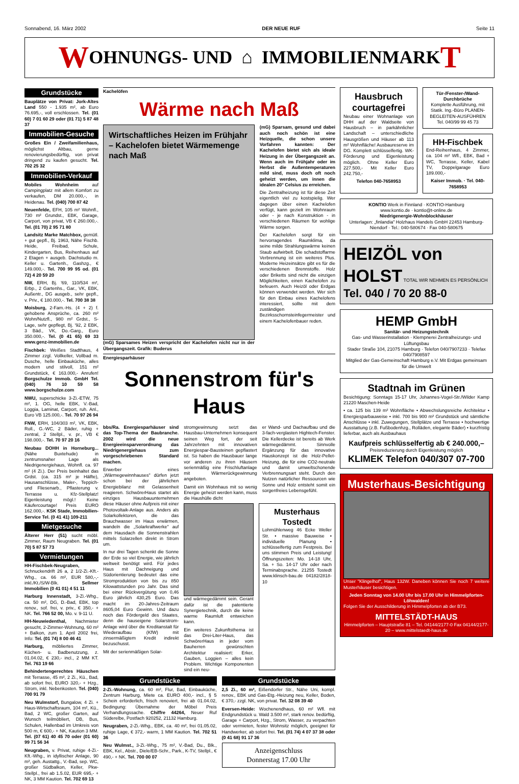Sonnabend, 16. März 2002 DER NEUE RUF Seite 11
W OHNUNGS- UND ⌂ IMMOBILIENMARK T
Grundstücke
Bauplätze von Privat: Jork-Altes Land 550 - 1.935 m², ab Euro 76.695,-, voll erschlossen. Tel. (01 60) 7 01 60 29 oder (01 71) 5 87 48 37
Immobilien-Gesuche
Großes Ein / Zweifamilienhaus, möglichst Altbau, gerne renovierungsbedürftig, von privat dringend zu kaufen gesucht. Tel. 702 25 32
Immobilien-Verkauf
Mobiles Wohnheim auf Campingplatz mit allem Komfort zu verkaufen, DM 20.000,-, in Heidenau. Tel. (040) 700 87 42
Neuenfelde, EFH, 105 m² Wohnfl., 730 m² Grundst., EBK, Garage, Carport, von privat, VB € 260.000,-. Tel. (01 70) 2 95 71 80
Landsitz Marke Matchbox, gemütl. + gut gepfl., Bj. 1963, Nähe Fischb. Heide, Freibad, Schule, Kindergarten, Bus, Reihenhaus auf 2 Etagen + ausgeb. Dachstudio m. Keller u. Gartenh., Gashzg., € 149.000,-. Tel. 700 99 95 od. (01 72) 4 20 59 20
NW, ERH, Bj. '69, 110/534 m², Erbp., 2 Gartenhs., Gar., VK, EBK, Außentr., DG ausgeb., sehr gepfl., v. Priv., € 180.000,-. Tel. 700 38 38
Moisburg, 2-Fam.-Hs. (4 + 2) f. gehobene Ansprüche, ca. 260 m² Wohn/Nutzfl., 980 m² Grdst., S-Lage, sehr gepflegt, Bj. '92, 2 EBK, 3 Bäd., VK, Do.-Garg., Euro 350.000,-. Tel. (0 41 65) 69 33 www.genz-immobilien.de
Fischbek: Weißes Stadthaus, 4 Zimmer zzgl. Vollkeller, Vollbad m. Dusche, helle Einbauküche, alles modern und stilvoll, 151 m² Grundstück, € 163.000,- Anrufen! Borgschulze Immob. GmbH Tel. (040) 76 10 59 58 www.borgschulze.com
NWU, superschicke 3-Zi.-ETW, 75 m², 1. OG, helle EBK, V.-Bad, Loggia, Laminat, Carport, ruh. Anl., Euro VB 125.000,-. Tel. 70 97 26 94
FNW, ERH, 104/303 m², VK, EBK, Roll., G.-WC, 2 Bäder, ruhig + zentral, 2 Stellpl., v. pr., VB € 198.000,-. Tel. 70 97 20 16
Neubau DOHH in Horneburg... (Nähe Buxtehude) in zentrumsnaher Lage als Niedrigenergiehaus, Wohnfl. ca. 97 m² (4 Zi.). Der Preis beinhaltet das Grdst. (ca. 315 m² je Hälfte), Hausanschlüsse, Maler-, Teppich- und Fliesenarb., Pflasterung v. Terrasse u. Kfz-Stellplatz! Eigenleistung mögl.! Keine Käufercourtage! Preis EURO 162.000,-. KSK Stade, Immobilien-Service Tel. (0 41 41) 109-211
Mietgesuche
Älterer Herr (51) sucht möbl. Zimmer, Raum Neugraben. Tel. (01 70) 5 87 57 73
Vermietungen
HH-Fischbek-Neugraben, Schnuckendrift 26 a, 2 1/2-Zi.-Kft.-Whg., ca. 66 m², EUR 580,-,- inkl./Kt./S/W-Blk. Sellmer Immobilien (0 41 01) 4 51 11
Harburg Innenstadt, 3-Zi.-Whg., ca. 50 m², DG, D.-Bad, EBK, top renov., sof. frei, v. priv., € 350,- + NK. Tel. 766 52 00, Mo. v. 9-11 U.
HH-Neuwiedenthal, Nachmieter gesucht, 2-Zimmer-Wohnung, 60 m² + Balkon, zum 1. April 2002 frei, Info: Tel. (01 74) 8 00 46 41
Harburg, möbliertes Zimmer, Küchen- u. Badbenutzung, z. 01.04.02, € 230,- incl., 2 MM KT. Tel. 763 19 66
Behindertengerechtes Häuschen mit Terrasse, 45 m², 2 Zi., Kü., Bad, ab sofort frei, EURO 320,- + Hzg., Strom, inkl. Nebenkosten. Tel. (040) 700 91 79
Neu Wulmstorf, Bungalow, 4 Zi. + Haus-Wirtschaftsraum, 104 m², Kü., Bad, 2 WC, großer Garten, auf Wunsch teilmöbliert, DB, Bus, Schulen, Hallenbad im Umkreis von 500 m, € 600,- + NK, Kaution 3 MM. Tel. (07 61) 40 45 70 oder (01 60) 99 71 56 34
Neugraben, v. Privat, ruhige 4-Zi.-Kft.-Whg., in idyllischer Anlage, 90 m², geh. Austattg., V.-Bad, sep. WC, großer Südbalkon, Keller, Pkw-Stellpl., frei ab 1.5.02, EUR 695,- + NK, 3 MM Kaution. Tel. 702 69 13
Kachelöfen
Wärme nach Maß
Wirtschaftliches Heizen im Frühjahr – Kachelofen bietet Wärmemenge nach Maß
(mG) Sparsames Heizen verspricht der Kachelofen nicht nur in der Übergangszeit. Grafik: Buderus
(mG) Sparsam, gesund und dabei auch noch schön ist eine Heizquelle, die schon unsere Vorfahren kannten: Der Kachelofen bietet sich als ideale Heizung in der Übergangszeit an. Wenn auch im Frühjahr oder im Herbst die Außentemperaturen mild sind, muss doch oft noch geheizt werden, um innen die idealen 20° Celsius zu erreichen.
Die Zentralheizung ist für diese Zeit eigentlich viel zu kostspielig. Wer dagegen über einen Kachelofen verfügt, kann gezielt im Wohnraum oder - je nach Konstruktion - in verschiedenen Räumen für wohlige Wärme sorgen.
Der Kachelofen sorgt für ein hervorragendes Raumklima, da seine milde Strahlungswärme keinen Staub aufwirbelt. Die schadstoffarme Verbrennung ist ein weiteres Plus. Moderne Heizeinsätze gibt es für die verschiedenen Brennstoffe. Holz oder Briketts sind nicht die einzigen Möglichkeiten, einen Kachelofen zu befeuern. Auch Heizöl oder Erdgas können verwendet werden. Wer sich für den Einbau eines Kachelofens interessiert, sollte mit dem zuständigen Bezirksschornsteinfegermeister und einem Kachelofenbauer reden.
Energiesparhäuser
Sonnenstrom für's Haus
bbs/Ra. Energiesparhäuser sind das Top-Thema der Baubranche. 2002 wird die neue Energieeinsparverordnung das Niedrigenergiehaus zum vorgeschriebenen Standard machen.
Erwerber eines „Wärmegewinnhauses" dürfen jetzt schon bei der jährlichen Energiebilanz mit Gelassenheit reagieren. SchwörerHaus startet als einziges Hausbauunternehmen diese Häuser ohne Aufpreis mit einer Photovoltaik-Anlage aus. Anders als Solarkollektoren, die das Brauchwasser im Haus erwärmen, wandeln die „Solarkraftwerke" auf dem Hausdach die Sonnenstrahlen mittels Solarzellen direkt in Strom um.
In nur drei Tagen schenkt die Sonne der Erde so viel Energie, wie jährlich weltweit benötigt wird. Für jedes Haus mit Dachneigung und Südorientierung bedeutet das eine Stromproduktion von bis zu 850 Kilowattstunden pro Jahr. Das sind bei einer Rückvergütung von 0,46 Euro jährlich 430,25 Euro. Das macht im 20-Jahres-Zeitraum 8605,04 Euro Gewinn. Und dazu noch das Fördergeld des Staates, denn die hauseigene Solarstrom-Anlage wird über die Kreditanstalt für Wiederaufbau (KfW) mit zinsermäßigtem Kredit indirekt bezuschusst.
Mit der serienmäßigen Solar-
stromgewinnung setzt das Hausbau-Unternehmen konsequent seinen Weg fort, der seit Jahrzehnten mit innovativen Energiespar-Bausteinen gepflastert ist. So haben die Hausbauer lange vor anderen zu ihren Häusern serienmäßig eine Frischluftanlage mit Wärmerückgewinnung angeboten.
Damit ein Wohnhaus mit so wenig Energie geheizt werden kann, muss die Haushülle dicht
er Wand- und Dachaufbau und die 3-fach-verglasten Hightech-Fenster. Die Kellerdecke ist bereits ab Werk wärmegedämmt. Sinnvolle Ergänzung für das innovative Hauskonzept ist die Holz-Pellet-Heizung, die für eine CO2-neutrale und damit umweltschonende Verbrennungsart steht. Durch den Nutzen natürlicher Ressourcen wie Sonne und Holz entsteht somit ein sorgenfreies Lebensgefühl.
und wärmegedämmt sein. Gerant dafür ist die patentierte Synergietechnik, durch die keine warme Raumluft entweichen kann.
Ein weiteres Zukunftsthema ist das Drei-Liter-Haus, das SchwörerHaus in jeder vom Bauherren gewünschten Architektur realisiert: Erker, Gauben, Loggien – alles kein Problem. Wichtige Komponenten sind ein neu-
Musterhaus Tostedt
Lohmühlenweg 46 Ecke Weller Str. • massive Bauweise • individuelle Planung • schlüsselfertig zum Festpreis. Bei uns stimmen Preis und Leistung! Öffnungszeiten: Mo. 14-18 Uhr, Sa. + So. 14-17 Uhr oder nach Terminabsprache. 21255 Tostedt www.klinsch-bau.de 04182/2818-10
Grundstücke
2-Zi.-Wohnung, ca. 60 m², Flur, Bad, Einbauküche, Zentrum Harburg, Miete ca. EURO 400,- incl., § 5 Schein erforderlich, frisch renoviert, frei ab 01.04.02, Bedingung: Übernahme der Möbel Preis Verhandlungssache. Chiffre 44264, Neuer Ruf Süderelbe, Postfach 920252, 21132 Hamburg.
Neugraben, 2-Zi.-Whg., EBK, ca. 40 m², frei 01.05.02, ruhige Lage, € 372,- warm, 1 MM Kaution. Tel. 702 51 36
Neu Wulmst., 3-Zi.-Whg., 75 m², V.-Bad, Du., Blk., EBK, Kel., Abstr., Diele/EB-Schr., Park., K-TV, Stellpl., € 490,- + NK. Tel. 700 00 07
Grundstücke
2,5 Zi., 60 m², Eißendorfer Str., Nähe Uni, kompl. renov., EBK und Gas-Etg.-Heizung neu, Keller, Boden, € 370,- zzgl. NK, von privat. Tel. 32 08 39 40
Eversen-Heide: Wochenendhaus, 60 m² Wfl. mit Endgrundstück u. Wald 3.500 m², stark renov. bedürftig, Garage + Carport, Hzg., Strom, Wasser, zu verpachten oder vermieten, fester Wohnsitz möglich, geeignet für Handwerker, ab sofort frei. Tel. (01 74) 4 07 37 38 oder (0 41 68) 91 17 36
Anzeigenschluss
Donnerstag 17.00 Uhr
Hausbruch courtagefrei
Neubau einer Wohnanlage von DHH auf der Waldseite von Hausbruch – in parkähnlicher Landschaft – unterschiedliche Hausgrößen und Häuser ab 113 m² Wohnfläche! Ausbaureserve im DG. Komplett schlüsselfertig. WK-Förderung und Eigenleistung möglich. Ohne Keller Euro 227.500,- Mit Keller Euro 242.750,-
Telefon 040-7658953
Tür-/Fenster-/Wand-Durchbrüche
Komplette Ausführung, mit Statik. Ing.-Büro PLANEN-BEGLEITEN-AUSFÜHREN Tel. 040/99 99 45 73
HH-Fischbek
End-Reihenhaus, 4 Zimmer, ca. 104 m² Wfl., EBK, Bad + WC, Terrasse, Keller, Kabel TV, Doppelgarage Euro 189.000,-
Kaiser Immob. · Tel. 040-7658953
KONTIO Werk in Finnland · KONTIO-Hamburg
www.kontio.de · kontio@t-online.de
Niedrigenergie-Wohnblockhäuser
Unterlagen: „finlandia" Holzhaus Handels GmbH 22453 Hamburg-Niendorf · Tel.: 040-580674 · Fax 040-580675
HEIZÖL von HOLST TOTAL WIR NEHMEN ES PERSÖNLICH
Tel. 040 / 70 20 88-0
HEMP GmbH
Sanitär- und Heizungstechnik
Gas- und Wasserinstallation · Klempnerei Zentralheizungs- und Lüftungsbau
Stader Straße 104, 21075 Hamburg · Telefon 040/7907233 · Telefax 040/7908597
Mitglied der Gas-Gemeinschaft Hamburg e.V. Mit Erdgas gemeinsam für die Umwelt
Stadtnah im Grünen
Besichtigung: Sonntags 15-17 Uhr, Johannes-Vogel-Str./Wilder Kamp 21220 Maschen-Heide
• ca. 125 bis 139 m² Wohnfläche • Abwechslungsreiche Architektur • Energiesparbauweise • inkl. 700 bis 900 m² Grundstück und sämtliche Anschlüsse • inkl. Zuwegungen, Stellplätze und Terrasse • hochwertige Ausstattung (z.B. Fußbodenhzg., Rolläden, elegante Bäder) • kurzfristig lieferbar, auch als Ausbauhaus
Kaufpreis schlüsselfertig ab € 240.000,–
Preisreduzierung durch Eigenleistung möglich
KLIMEK Telefon 040/307 07-700
Musterhaus-Besichtigung
Unser "Klingelhof", Haus 132W. Daneben können Sie noch 7 weitere Musterhäuser besichtigen.
Jeden Sonntag von 14.00 Uhr bis 17.00 Uhr in Himmelpforten-Löhwalden!
Folgen Sie der Ausschilderung in Himmelpforten ab der B73.
MITTELSTÄDT-HAUS
Himmelpforten – Hauptstraße 81 – Tel. 04144/2177-0 Fax 04144/2177-20 – www.mittelstaedt-haus.de